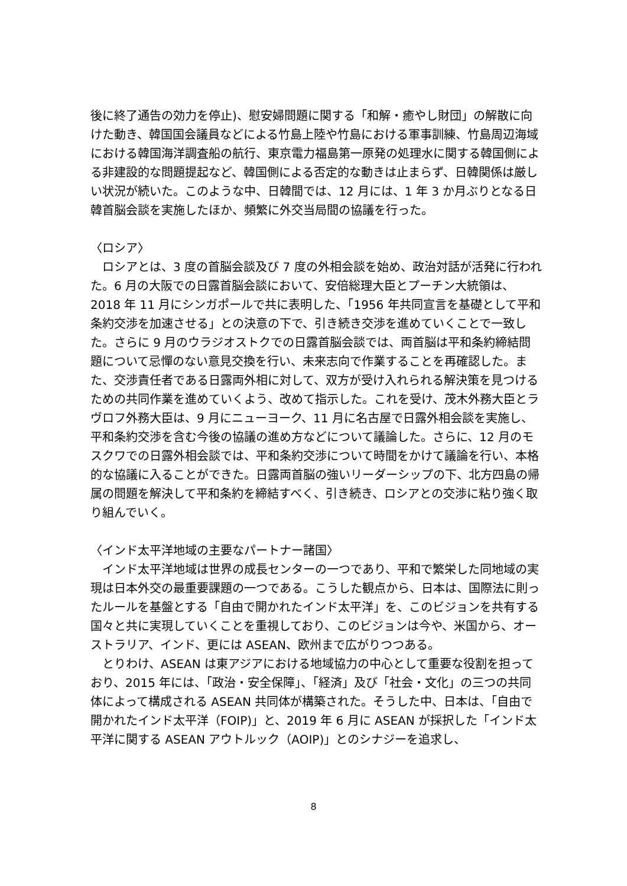後に終了通告の効力を停止)、慰安婦問題に関する「和解・癒やし財団」の解散に向けた動き、韓国国会議員などによる竹島上陸や竹島における軍事訓練、竹島周辺海域における韓国海洋調査船の航行、東京電力福島第一原発の処理水に関する韓国側による非建設的な問題提起など、韓国側による否定的な動きは止まらず、日韓関係は厳しい状況が続いた。このような中、日韓間では、12 月には、1 年 3 か月ぶりとなる日韓首脳会談を実施したほか、頻繁に外交当局間の協議を行った。
〈ロシア〉
ロシアとは、3 度の首脳会談及び 7 度の外相会談を始め、政治対話が活発に行われた。6 月の大阪での日露首脳会談において、安倍総理大臣とプーチン大統領は、2018 年 11 月にシンガポールで共に表明した、「1956 年共同宣言を基礎として平和条約交渉を加速させる」との決意の下で、引き続き交渉を進めていくことで一致した。さらに 9 月のウラジオストクでの日露首脳会談では、両首脳は平和条約締結問題について忌憚のない意見交換を行い、未来志向で作業することを再確認した。また、交渉責任者である日露両外相に対して、双方が受け入れられる解決策を見つけるための共同作業を進めていくよう、改めて指示した。これを受け、茂木外務大臣とラヴロフ外務大臣は、9 月にニューヨーク、11 月に名古屋で日露外相会談を実施し、平和条約交渉を含む今後の協議の進め方などについて議論した。さらに、12 月のモスクワでの日露外相会談では、平和条約交渉について時間をかけて議論を行い、本格的な協議に入ることができた。日露両首脳の強いリーダーシップの下、北方四島の帰属の問題を解決して平和条約を締結すべく、引き続き、ロシアとの交渉に粘り強く取り組んでいく。
〈インド太平洋地域の主要なパートナー諸国〉
インド太平洋地域は世界の成長センターの一つであり、平和で繁栄した同地域の実現は日本外交の最重要課題の一つである。こうした観点から、日本は、国際法に則ったルールを基盤とする「自由で開かれたインド太平洋」を、このビジョンを共有する国々と共に実現していくことを重視しており、このビジョンは今や、米国から、オーストラリア、インド、更には ASEAN、欧州まで広がりつつある。
とりわけ、ASEAN は東アジアにおける地域協力の中心として重要な役割を担っており、2015 年には、「政治・安全保障」、「経済」及び「社会・文化」の三つの共同体によって構成される ASEAN 共同体が構築された。そうした中、日本は、「自由で開かれたインド太平洋（FOIP)」と、2019 年 6 月に ASEAN が採択した「インド太平洋に関する ASEAN アウトルック（AOIP)」とのシナジーを追求し、
8